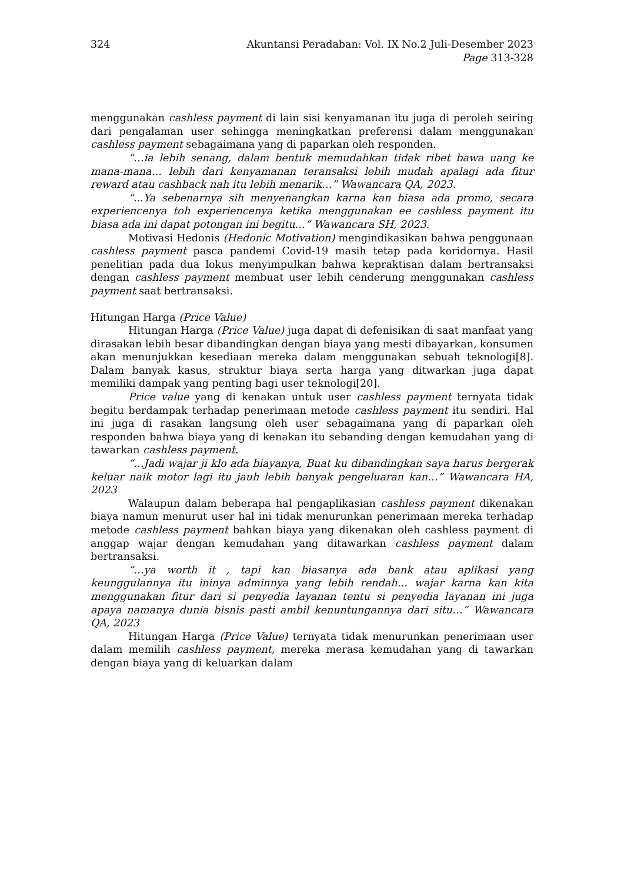324 Akuntansi Peradaban: Vol. IX No.2 Juli-Desember 2023
Page 313-328
menggunakan cashless payment di lain sisi kenyamanan itu juga di peroleh seiring dari pengalaman user sehingga meningkatkan preferensi dalam menggunakan cashless payment sebagaimana yang di paparkan oleh responden.
“…ia lebih senang, dalam bentuk memudahkan tidak ribet bawa uang ke mana-mana… lebih dari kenyamanan teransaksi lebih mudah apalagi ada fitur reward atau cashback nah itu lebih menarik…” Wawancara QA, 2023.
“...Ya sebenarnya sih menyenangkan karna kan biasa ada promo, secara experiencenya toh experiencenya ketika menggunakan ee cashless payment itu biasa ada ini dapat potongan ini begitu…” Wawancara SH, 2023.
Motivasi Hedonis (Hedonic Motivation) mengindikasikan bahwa penggunaan cashless payment pasca pandemi Covid-19 masih tetap pada koridornya. Hasil penelitian pada dua lokus menyimpulkan bahwa kepraktisan dalam bertransaksi dengan cashless payment membuat user lebih cenderung menggunakan cashless payment saat bertransaksi.
Hitungan Harga (Price Value)
Hitungan Harga (Price Value) juga dapat di defenisikan di saat manfaat yang dirasakan lebih besar dibandingkan dengan biaya yang mesti dibayarkan, konsumen akan menunjukkan kesediaan mereka dalam menggunakan sebuah teknologi[8]. Dalam banyak kasus, struktur biaya serta harga yang ditwarkan juga dapat memiliki dampak yang penting bagi user teknologi[20].
Price value yang di kenakan untuk user cashless payment ternyata tidak begitu berdampak terhadap penerimaan metode cashless payment itu sendiri. Hal ini juga di rasakan langsung oleh user sebagaimana yang di paparkan oleh responden bahwa biaya yang di kenakan itu sebanding dengan kemudahan yang di tawarkan cashless payment.
“…Jadi wajar ji klo ada biayanya, Buat ku dibandingkan saya harus bergerak keluar naik motor lagi itu jauh lebih banyak pengeluaran kan…” Wawancara HA, 2023
Walaupun dalam beberapa hal pengaplikasian cashless payment dikenakan biaya namun menurut user hal ini tidak menurunkan penerimaan mereka terhadap metode cashless payment bahkan biaya yang dikenakan oleh cashless payment di anggap wajar dengan kemudahan yang ditawarkan cashless payment dalam bertransaksi.
“…ya worth it , tapi kan biasanya ada bank atau aplikasi yang keunggulannya itu ininya adminnya yang lebih rendah… wajar karna kan kita menggunakan fitur dari si penyedia layanan tentu si penyedia layanan ini juga apaya namanya dunia bisnis pasti ambil kenuntungannya dari situ…” Wawancara QA, 2023
Hitungan Harga (Price Value) ternyata tidak menurunkan penerimaan user dalam memilih cashless payment, mereka merasa kemudahan yang di tawarkan dengan biaya yang di keluarkan dalam